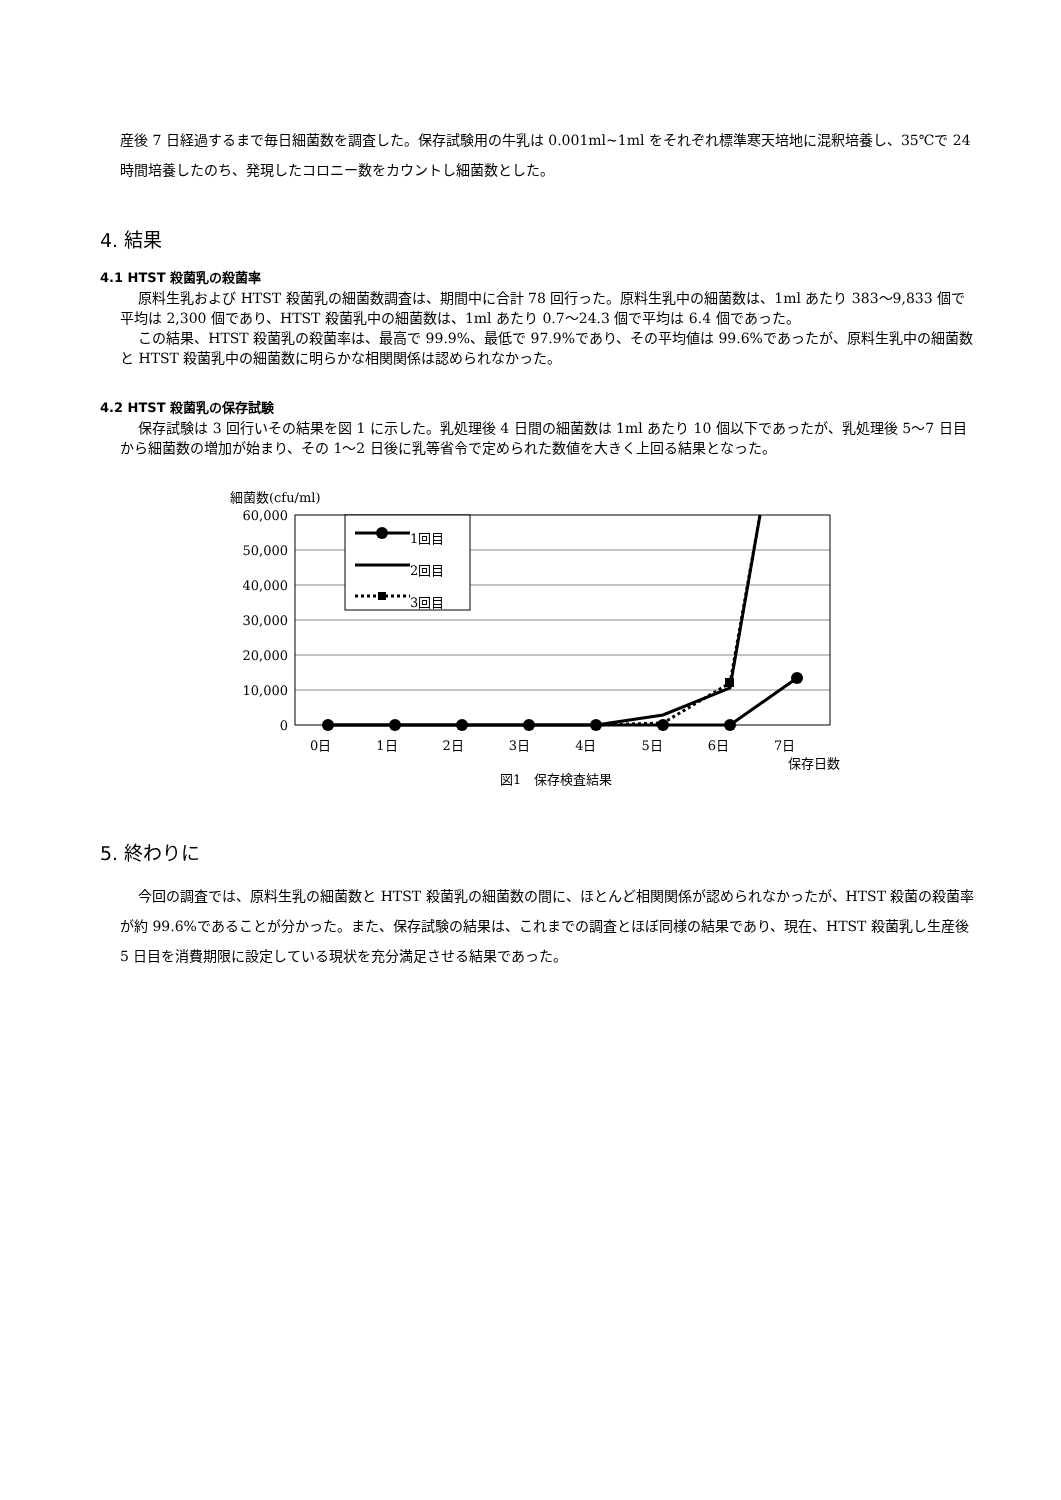産後 7 日経過するまで毎日細菌数を調査した。保存試験用の牛乳は 0.001ml~1ml をそれぞれ標準寒天培地に混釈培養し、35℃で 24 時間培養したのち、発現したコロニー数をカウントし細菌数とした。
4. 結果
4.1 HTST 殺菌乳の殺菌率
原料生乳および HTST 殺菌乳の細菌数調査は、期間中に合計 78 回行った。原料生乳中の細菌数は、1ml あたり 383〜9,833 個で平均は 2,300 個であり、HTST 殺菌乳中の細菌数は、1ml あたり 0.7〜24.3 個で平均は 6.4 個であった。
この結果、HTST 殺菌乳の殺菌率は、最高で 99.9%、最低で 97.9%であり、その平均値は 99.6%であったが、原料生乳中の細菌数と HTST 殺菌乳中の細菌数に明らかな相関関係は認められなかった。
4.2 HTST 殺菌乳の保存試験
保存試験は 3 回行いその結果を図 1 に示した。乳処理後 4 日間の細菌数は 1ml あたり 10 個以下であったが、乳処理後 5〜7 日目から細菌数の増加が始まり、その 1〜2 日後に乳等省令で定められた数値を大きく上回る結果となった。
60,000
50,000
40,000
30,000
20,000
10,000
0
細菌数(cfu/ml)
1回目
2回目
3回目
0日 1日 2日 3日 4日 5日 6日 7日
保存日数
図1　保存検査結果
5. 終わりに
今回の調査では、原料生乳の細菌数と HTST 殺菌乳の細菌数の間に、ほとんど相関関係が認められなかったが、HTST 殺菌の殺菌率が約 99.6%であることが分かった。また、保存試験の結果は、これまでの調査とほぼ同様の結果であり、現在、HTST 殺菌乳し生産後 5 日目を消費期限に設定している現状を充分満足させる結果であった。